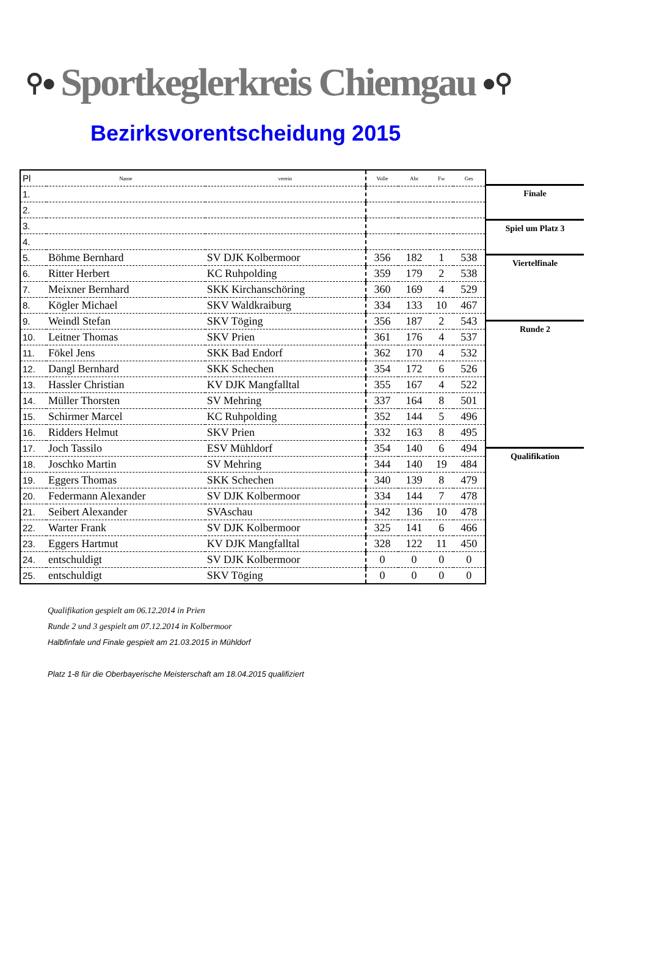⚲● Sportkeglerkreis Chiemgau ●⚲
Bezirksvorentscheidung 2015
| Pl | Name | verein | Volle | Abr | Fw | Ges |
| --- | --- | --- | --- | --- | --- | --- |
| 1. | | | | | | |
| 2. | | | | | | |
| 3. | | | | | | |
| 4. | | | | | | |
| 5. | Böhme Bernhard | SV DJK Kolbermoor | 356 | 182 | 1 | 538 |
| 6. | Ritter Herbert | KC Ruhpolding | 359 | 179 | 2 | 538 |
| 7. | Meixner Bernhard | SKK Kirchanschöring | 360 | 169 | 4 | 529 |
| 8. | Kögler Michael | SKV Waldkraiburg | 334 | 133 | 10 | 467 |
| 9. | Weindl Stefan | SKV Töging | 356 | 187 | 2 | 543 |
| 10. | Leitner Thomas | SKV Prien | 361 | 176 | 4 | 537 |
| 11. | Fökel Jens | SKK Bad Endorf | 362 | 170 | 4 | 532 |
| 12. | Dangl Bernhard | SKK Schechen | 354 | 172 | 6 | 526 |
| 13. | Hassler Christian | KV DJK Mangfalltal | 355 | 167 | 4 | 522 |
| 14. | Müller Thorsten | SV Mehring | 337 | 164 | 8 | 501 |
| 15. | Schirmer Marcel | KC Ruhpolding | 352 | 144 | 5 | 496 |
| 16. | Ridders Helmut | SKV Prien | 332 | 163 | 8 | 495 |
| 17. | Joch Tassilo | ESV Mühldorf | 354 | 140 | 6 | 494 |
| 18. | Joschko Martin | SV Mehring | 344 | 140 | 19 | 484 |
| 19. | Eggers Thomas | SKK Schechen | 340 | 139 | 8 | 479 |
| 20. | Federmann Alexander | SV DJK Kolbermoor | 334 | 144 | 7 | 478 |
| 21. | Seibert Alexander | SVAschau | 342 | 136 | 10 | 478 |
| 22. | Warter Frank | SV DJK Kolbermoor | 325 | 141 | 6 | 466 |
| 23. | Eggers Hartmut | KV DJK Mangfalltal | 328 | 122 | 11 | 450 |
| 24. | entschuldigt | SV DJK Kolbermoor | 0 | 0 | 0 | 0 |
| 25. | entschuldigt | SKV Töging | 0 | 0 | 0 | 0 |
Finale
Spiel um Platz 3
Viertelfinale
Runde 2
Qualifikation
Qualifikation gespielt am 06.12.2014 in Prien
Runde 2 und 3 gespielt am 07.12.2014 in Kolbermoor
Halbfinfale und Finale gespielt am 21.03.2015 in Mühldorf
Platz 1-8 für die Oberbayerische Meisterschaft am 18.04.2015 qualifiziert